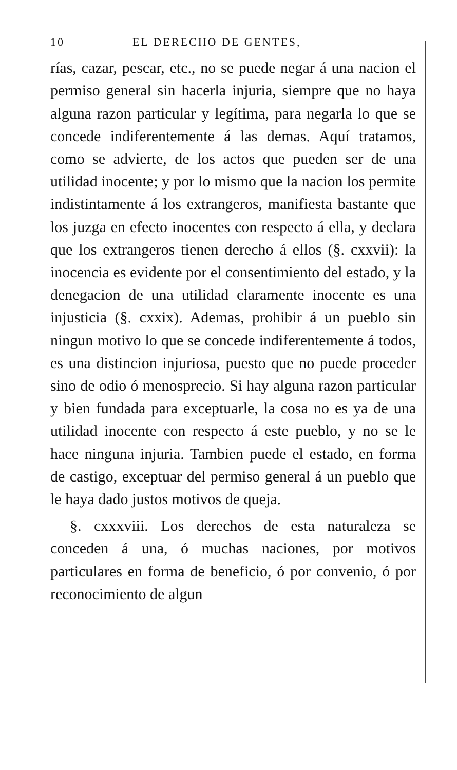10 EL DERECHO DE GENTES,
rías, cazar, pescar, etc., no se puede negar á una nacion el permiso general sin hacerla injuria, siempre que no haya alguna razon particular y legítima, para negarla lo que se concede indiferentemente á las demas. Aquí tratamos, como se advierte, de los actos que pueden ser de una utilidad inocente; y por lo mismo que la nacion los permite indistintamente á los extrangeros, manifiesta bastante que los juzga en efecto inocentes con respecto á ella, y declara que los extrangeros tienen derecho á ellos (§. cxxvii): la inocencia es evidente por el consentimiento del estado, y la denegacion de una utilidad claramente inocente es una injusticia (§. cxxix). Ademas, prohibir á un pueblo sin ningun motivo lo que se concede indiferentemente á todos, es una distincion injuriosa, puesto que no puede proceder sino de odio ó menosprecio. Si hay alguna razon particular y bien fundada para exceptuarle, la cosa no es ya de una utilidad inocente con respecto á este pueblo, y no se le hace ninguna injuria. Tambien puede el estado, en forma de castigo, exceptuar del permiso general á un pueblo que le haya dado justos motivos de queja.
§. cxxxviii. Los derechos de esta naturaleza se conceden á una, ó muchas naciones, por motivos particulares en forma de beneficio, ó por convenio, ó por reconocimiento de algun